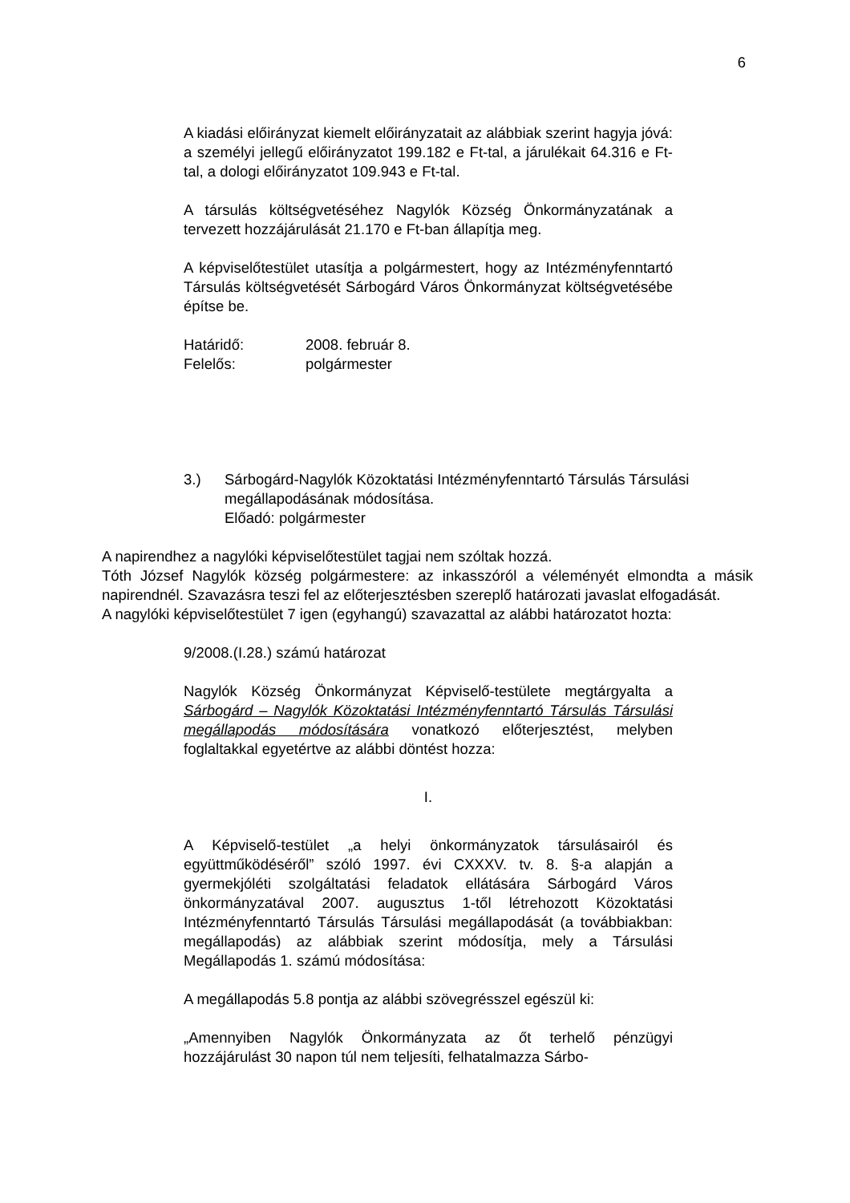6
A kiadási előirányzat kiemelt előirányzatait az alábbiak szerint hagyja jóvá: a személyi jellegű előirányzatot 199.182 e Ft-tal, a járulékait 64.316 e Ft-tal, a dologi előirányzatot 109.943 e Ft-tal.
A társulás költségvetéséhez Nagylók Község Önkormányzatának a tervezett hozzájárulását 21.170 e Ft-ban állapítja meg.
A képviselőtestület utasítja a polgármestert, hogy az Intézményfenntartó Társulás költségvetését Sárbogárd Város Önkormányzat költségvetésébe építse be.
Határidő: 2008. február 8.
Felelős: polgármester
3.) Sárbogárd-Nagylók Közoktatási Intézményfenntartó Társulás Társulási megállapodásának módosítása.
Előadó: polgármester
A napirendhez a nagylóki képviselőtestület tagjai nem szóltak hozzá.
Tóth József Nagylók község polgármestere: az inkasszóról a véleményét elmondta a másik napirendnél. Szavazásra teszi fel az előterjesztésben szereplő határozati javaslat elfogadását.
A nagylóki képviselőtestület 7 igen (egyhangú) szavazattal az alábbi határozatot hozta:
9/2008.(I.28.) számú határozat
Nagylók Község Önkormányzat Képviselő-testülete megtárgyalta a Sárbogárd – Nagylók Közoktatási Intézményfenntartó Társulás Társulási megállapodás módosítására vonatkozó előterjesztést, melyben foglaltakkal egyetértve az alábbi döntést hozza:
I.
A Képviselő-testület „a helyi önkormányzatok társulásairól és együttműködéséről” szóló 1997. évi CXXXV. tv. 8. §-a alapján a gyermekjóléti szolgáltatási feladatok ellátására Sárbogárd Város önkormányzatával 2007. augusztus 1-től létrehozott Közoktatási Intézményfenntartó Társulás Társulási megállapodását (a továbbiakban: megállapodás) az alábbiak szerint módosítja, mely a Társulási Megállapodás 1. számú módosítása:
A megállapodás 5.8 pontja az alábbi szövegrésszel egészül ki:
„Amennyiben Nagylók Önkormányzata az őt terhelő pénzügyi hozzájárulást 30 napon túl nem teljesíti, felhatalmazza Sárbo-